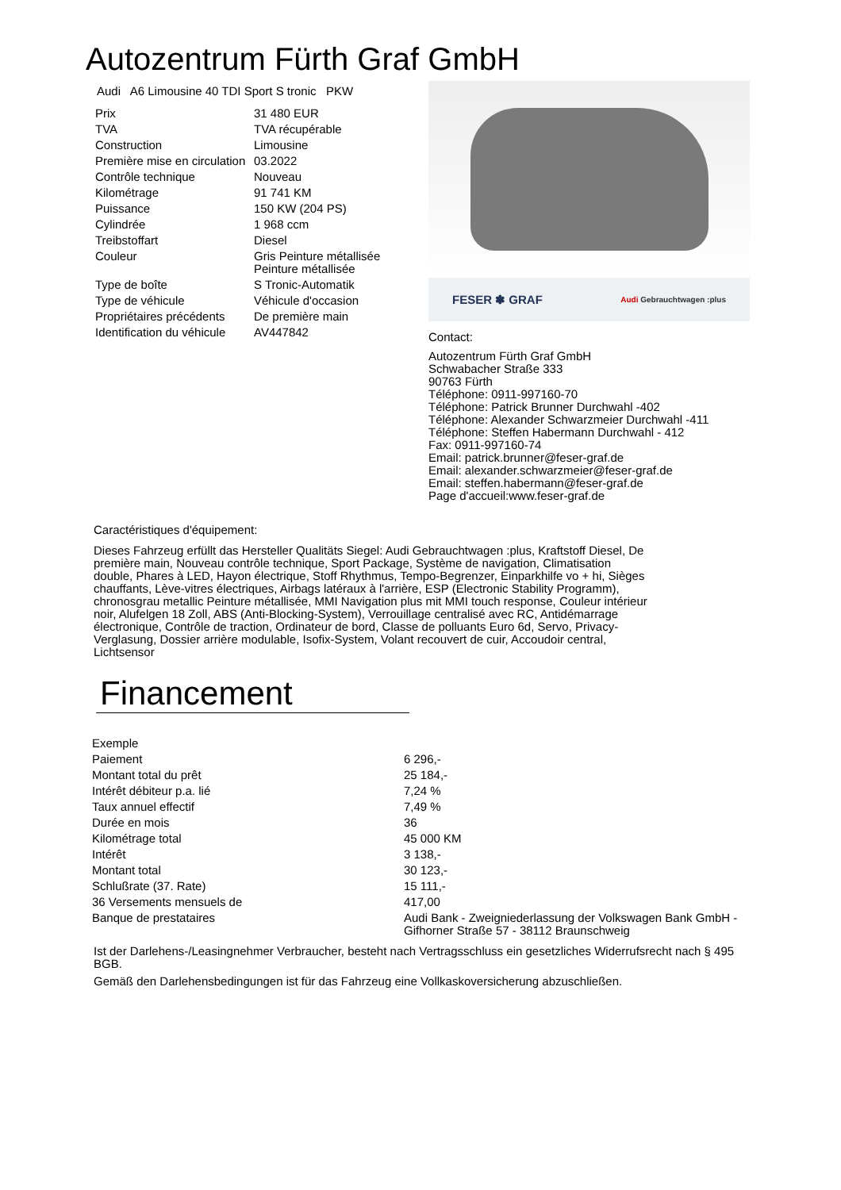Autozentrum Fürth Graf GmbH
Audi A6 Limousine 40 TDI Sport S tronic PKW
| Prix | 31 480 EUR |
| TVA | TVA récupérable |
| Construction | Limousine |
| Première mise en circulation | 03.2022 |
| Contrôle technique | Nouveau |
| Kilométrage | 91 741 KM |
| Puissance | 150 KW (204 PS) |
| Cylindrée | 1 968 ccm |
| Treibstoffart | Diesel |
| Couleur | Gris Peinture métallisée Peinture métallisée |
| Type de boîte | S Tronic-Automatik |
| Type de véhicule | Véhicule d'occasion |
| Propriétaires précédents | De première main |
| Identification du véhicule | AV447842 |
FESER ✽ GRAF Audi Gebrauchtwagen :plus
Contact:
Autozentrum Fürth Graf GmbH
Schwabacher Straße 333
90763 Fürth
Téléphone: 0911-997160-70
Téléphone: Patrick Brunner Durchwahl -402
Téléphone: Alexander Schwarzmeier Durchwahl -411
Téléphone: Steffen Habermann Durchwahl - 412
Fax: 0911-997160-74
Email: patrick.brunner@feser-graf.de
Email: alexander.schwarzmeier@feser-graf.de
Email: steffen.habermann@feser-graf.de
Page d'accueil:www.feser-graf.de
Caractéristiques d'équipement:
Dieses Fahrzeug erfüllt das Hersteller Qualitäts Siegel: Audi Gebrauchtwagen :plus, Kraftstoff Diesel, De première main, Nouveau contrôle technique, Sport Package, Système de navigation, Climatisation double, Phares à LED, Hayon électrique, Stoff Rhythmus, Tempo-Begrenzer, Einparkhilfe vo + hi, Sièges chauffants, Lève-vitres électriques, Airbags latéraux à l'arrière, ESP (Electronic Stability Programm), chronosgrau metallic Peinture métallisée, MMI Navigation plus mit MMI touch response, Couleur intérieur noir, Alufelgen 18 Zoll, ABS (Anti-Blocking-System), Verrouillage centralisé avec RC, Antidémarrage électronique, Contrôle de traction, Ordinateur de bord, Classe de polluants Euro 6d, Servo, Privacy-Verglasung, Dossier arrière modulable, Isofix-System, Volant recouvert de cuir, Accoudoir central, Lichtsensor
Financement
| Exemple | |
| Paiement | 6 296,- |
| Montant total du prêt | 25 184,- |
| Intérêt débiteur p.a. lié | 7,24 % |
| Taux annuel effectif | 7,49 % |
| Durée en mois | 36 |
| Kilométrage total | 45 000 KM |
| Intérêt | 3 138,- |
| Montant total | 30 123,- |
| Schlußrate (37. Rate) | 15 111,- |
| 36 Versements mensuels de | 417,00 |
| Banque de prestataires | Audi Bank - Zweigniederlassung der Volkswagen Bank GmbH - Gifhorner Straße 57 - 38112 Braunschweig |
Ist der Darlehens-/Leasingnehmer Verbraucher, besteht nach Vertragsschluss ein gesetzliches Widerrufsrecht nach § 495 BGB.
Gemäß den Darlehensbedingungen ist für das Fahrzeug eine Vollkaskoversicherung abzuschließen.